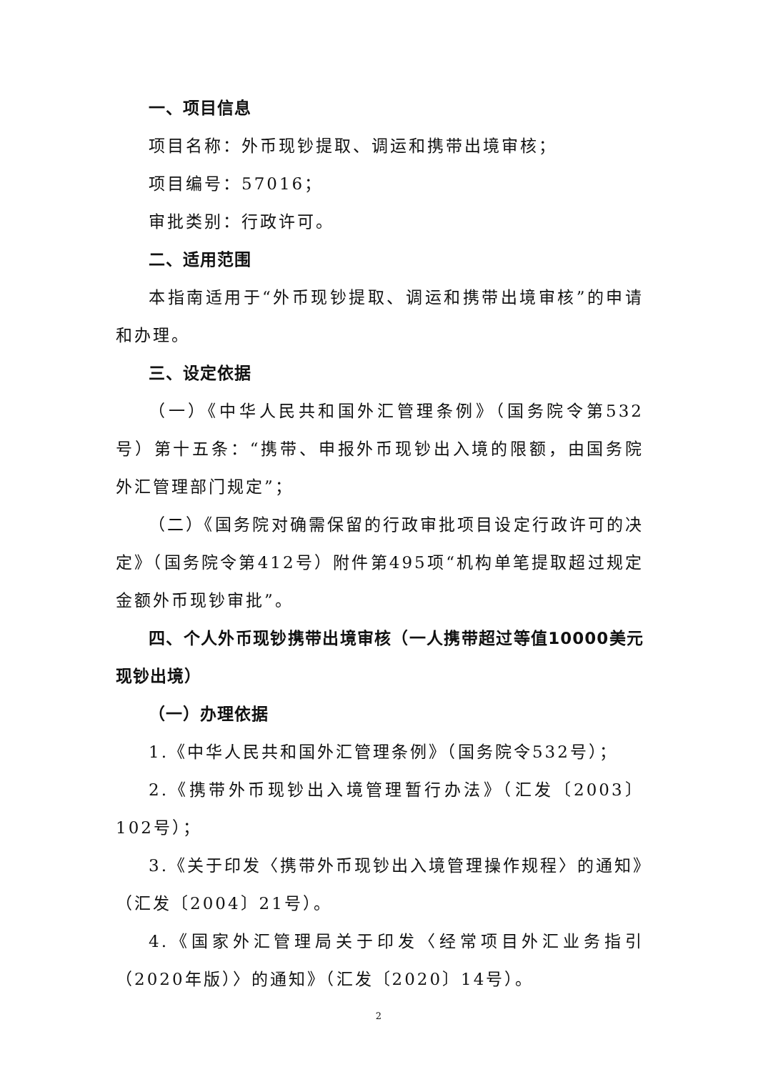一、项目信息
项目名称：外币现钞提取、调运和携带出境审核；
项目编号：57016；
审批类别：行政许可。
二、适用范围
本指南适用于“外币现钞提取、调运和携带出境审核”的申请和办理。
三、设定依据
（一）《中华人民共和国外汇管理条例》（国务院令第532号）第十五条：“携带、申报外币现钞出入境的限额，由国务院外汇管理部门规定”；
（二）《国务院对确需保留的行政审批项目设定行政许可的决定》（国务院令第412号）附件第495项“机构单笔提取超过规定金额外币现钞审批”。
四、个人外币现钞携带出境审核（一人携带超过等值10000美元现钞出境）
（一）办理依据
1.《中华人民共和国外汇管理条例》（国务院令532号）；
2.《携带外币现钞出入境管理暂行办法》（汇发〔2003〕102号）；
3.《关于印发〈携带外币现钞出入境管理操作规程〉的通知》（汇发〔2004〕21号）。
4.《国家外汇管理局关于印发〈经常项目外汇业务指引（2020年版）〉的通知》（汇发〔2020〕14号）。
2